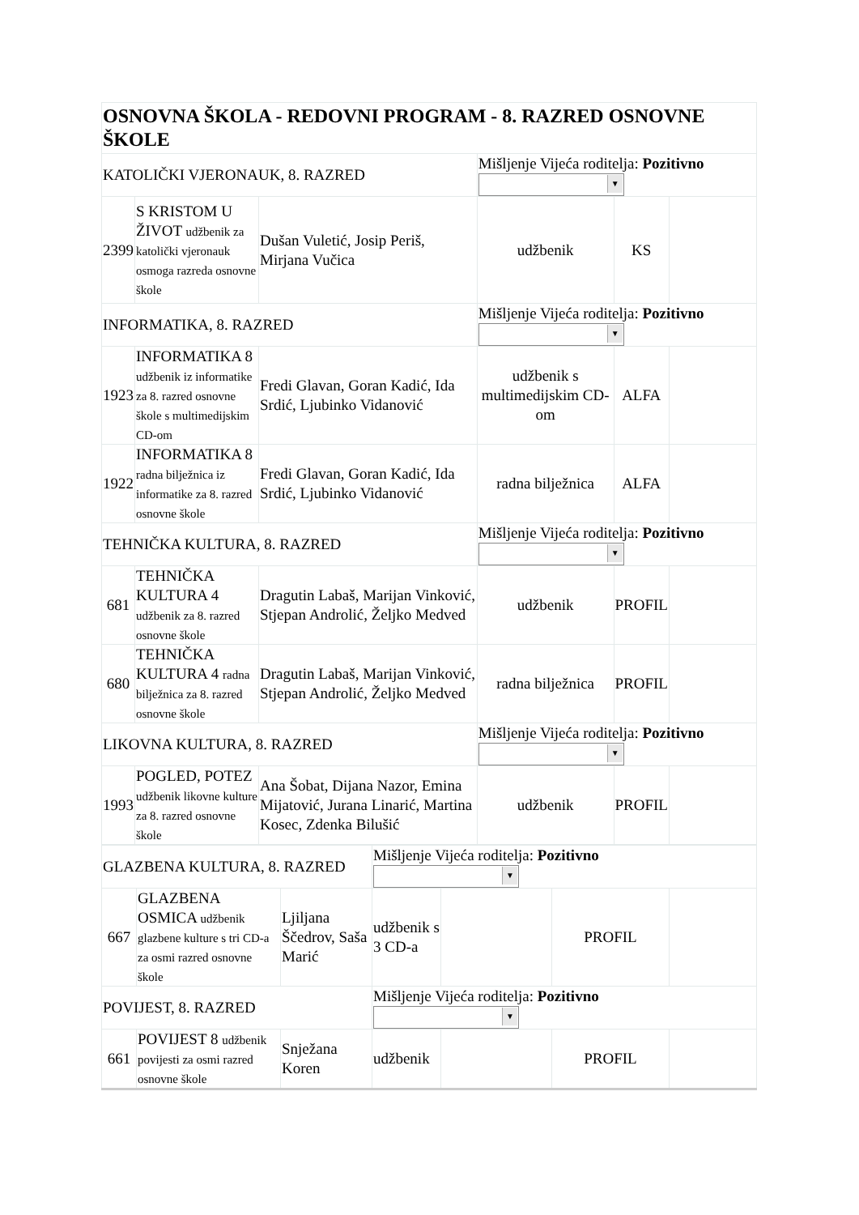| OSNOVNA ŠKOLA - REDOVNI PROGRAM - 8. RAZRED OSNOVNE ŠKOLE | | | | | |
| KATOLIČKI VJERONAUK, 8. RAZRED | | | Mišljenje Vijeća roditelja: Pozitivno ▼ | | |
| 2399 | S KRISTOM U ŽIVOT udžbenik za katolički vjeronauk osmoga razreda osnovne škole | Dušan Vuletić, Josip Periš, Mirjana Vučica | udžbenik | KS | |
| INFORMATIKA, 8. RAZRED | | | Mišljenje Vijeća roditelja: Pozitivno ▼ | | |
| 1923 | INFORMATIKA 8 udžbenik iz informatike za 8. razred osnovne škole s multimedijskim CD-om | Fredi Glavan, Goran Kadić, Ida Srdić, Ljubinko Vidanović | udžbenik s multimedijskim CD-om | ALFA | |
| 1922 | INFORMATIKA 8 radna bilježnica iz informatike za 8. razred osnovne škole | Fredi Glavan, Goran Kadić, Ida Srdić, Ljubinko Vidanović | radna bilježnica | ALFA | |
| TEHNIČKA KULTURA, 8. RAZRED | | | Mišljenje Vijeća roditelja: Pozitivno ▼ | | |
| 681 | TEHNIČKA KULTURA 4 udžbenik za 8. razred osnovne škole | Dragutin Labaš, Marijan Vinković, Stjepan Androlić, Željko Medved | udžbenik | PROFIL | |
| 680 | TEHNIČKA KULTURA 4 radna bilježnica za 8. razred osnovne škole | Dragutin Labaš, Marijan Vinković, Stjepan Androlić, Željko Medved | radna bilježnica | PROFIL | |
| LIKOVNA KULTURA, 8. RAZRED | | | Mišljenje Vijeća roditelja: Pozitivno ▼ | | |
| 1993 | POGLED, POTEZ udžbenik likovne kulture za 8. razred osnovne škole | Ana Šobat, Dijana Nazor, Emina Mijatović, Jurana Linarić, Martina Kosec, Zdenka Bilušić | udžbenik | PROFIL | |
| GLAZBENA KULTURA, 8. RAZRED | | | Mišljenje Vijeća roditelja: Pozitivno ▼ | | | |
| 667 | GLAZBENA OSMICA udžbenik glazbene kulture s tri CD-a za osmi razred osnovne škole | Ljiljana Ščedrov, Saša Marić | udžbenik s 3 CD-a | | PROFIL | |
| POVIJEST, 8. RAZRED | | | Mišljenje Vijeća roditelja: Pozitivno ▼ | | | |
| 661 | POVIJEST 8 udžbenik povijesti za osmi razred osnovne škole | Snježana Koren | udžbenik | | PROFIL | |